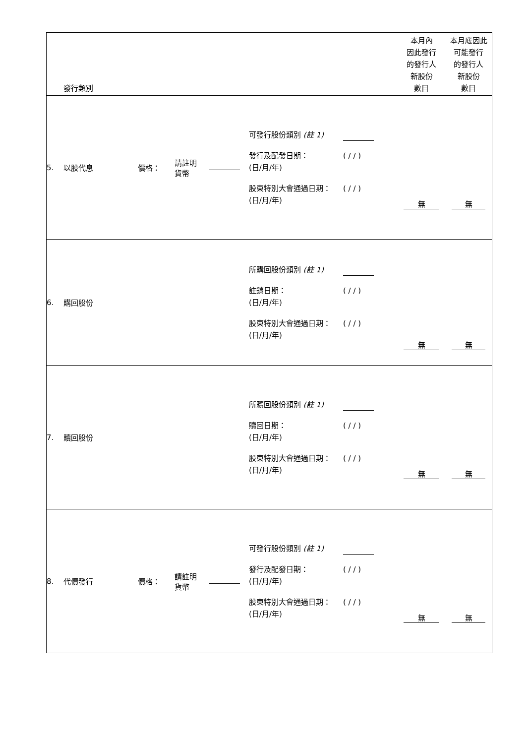| | 發行類別 | | | | | 本月內 因此發行 的發行人 新股份 數目 | 本月底因此 可能發行 的發行人 新股份 數目 |
| --- | --- | --- | --- | --- | --- | --- | --- |
| 5. | 以股代息 | 價格： | 請註明 貨幣 | | 可發行股份類別 (註 1) 發行及配發日期： (日/月/年) ( / / ) 股東特別大會通過日期： (日/月/年) ( / / ) | 無 | 無 |
| 6. | 購回股份 | | | | 所購回股份類別 (註 1) 註銷日期： (日/月/年) ( / / ) 股東特別大會通過日期： (日/月/年) ( / / ) | 無 | 無 |
| 7. | 贖回股份 | | | | 所贖回股份類別 (註 1) 贖回日期： (日/月/年) ( / / ) 股東特別大會通過日期： (日/月/年) ( / / ) | 無 | 無 |
| 8. | 代價發行 | 價格： | 請註明 貨幣 | | 可發行股份類別 (註 1) 發行及配發日期： (日/月/年) ( / / ) 股東特別大會通過日期： (日/月/年) ( / / ) | 無 | 無 |